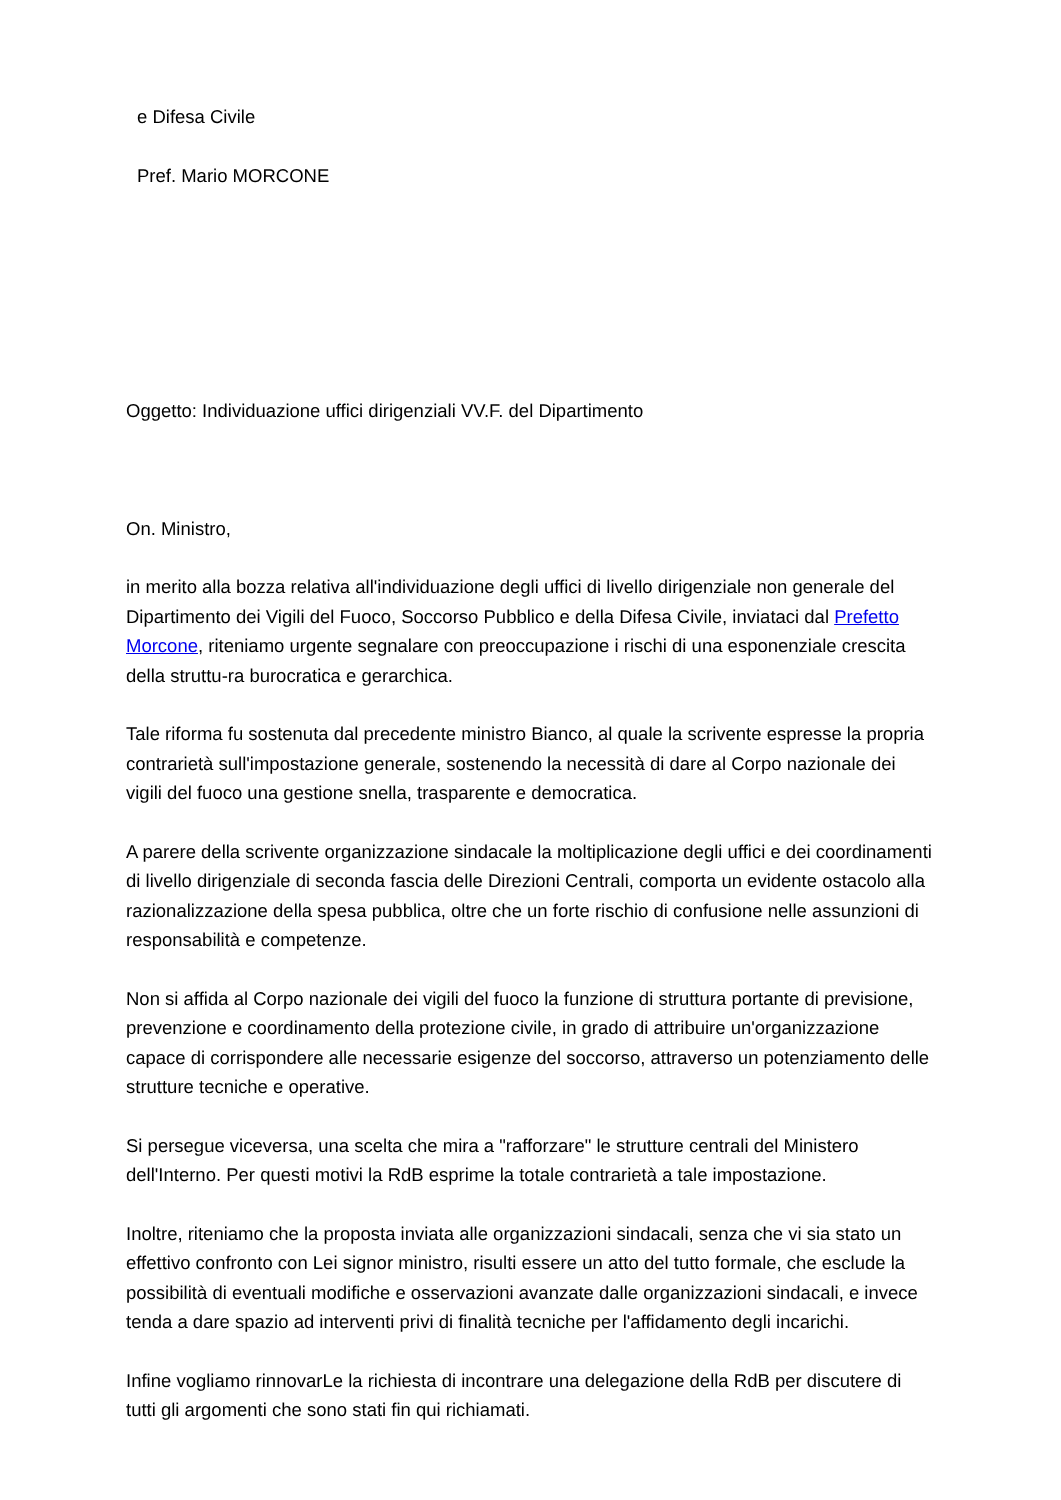e Difesa Civile
Pref. Mario MORCONE
Oggetto: Individuazione uffici dirigenziali VV.F. del Dipartimento
On. Ministro,
in merito alla bozza relativa all'individuazione degli uffici di livello dirigenziale non generale del Dipartimento dei Vigili del Fuoco, Soccorso Pubblico e della Difesa Civile, inviataci dal Prefetto Morcone, riteniamo urgente segnalare con preoccupazione i rischi di una esponenziale crescita della struttu-ra burocratica e gerarchica.
Tale riforma fu sostenuta dal precedente ministro Bianco, al quale la scrivente espresse la propria contrarietà sull'impostazione generale, sostenendo la necessità di dare al Corpo nazionale dei vigili del fuoco una gestione snella, trasparente e democratica.
A parere della scrivente organizzazione sindacale la moltiplicazione degli uffici e dei coordinamenti di livello dirigenziale di seconda fascia delle Direzioni Centrali, comporta un evidente ostacolo alla razionalizzazione della spesa pubblica, oltre che un forte rischio di confusione nelle assunzioni di responsabilità e competenze.
Non si affida al Corpo nazionale dei vigili del fuoco la funzione di struttura portante di previsione, prevenzione e coordinamento della protezione civile, in grado di attribuire un'organizzazione capace di corrispondere alle necessarie esigenze del soccorso, attraverso un potenziamento delle strutture tecniche e operative.
Si persegue viceversa, una scelta che mira a "rafforzare" le strutture centrali del Ministero dell'Interno. Per questi motivi la RdB esprime la totale contrarietà a tale impostazione.
Inoltre, riteniamo che la proposta inviata alle organizzazioni sindacali, senza che vi sia stato un effettivo confronto con Lei signor ministro, risulti essere un atto del tutto formale, che esclude la possibilità di eventuali modifiche e osservazioni avanzate dalle organizzazioni sindacali, e invece tenda a dare spazio ad interventi privi di finalità tecniche per l'affidamento degli incarichi.
Infine vogliamo rinnovarLe la richiesta di incontrare una delegazione della RdB per discutere di tutti gli argomenti che sono stati fin qui richiamati.